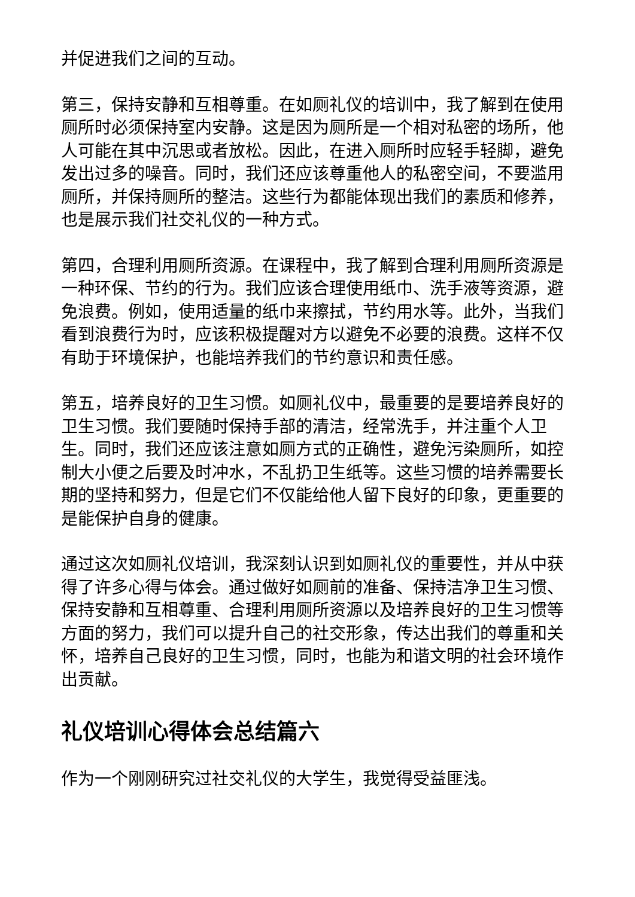并促进我们之间的互动。
第三，保持安静和互相尊重。在如厕礼仪的培训中，我了解到在使用厕所时必须保持室内安静。这是因为厕所是一个相对私密的场所，他人可能在其中沉思或者放松。因此，在进入厕所时应轻手轻脚，避免发出过多的噪音。同时，我们还应该尊重他人的私密空间，不要滥用厕所，并保持厕所的整洁。这些行为都能体现出我们的素质和修养，也是展示我们社交礼仪的一种方式。
第四，合理利用厕所资源。在课程中，我了解到合理利用厕所资源是一种环保、节约的行为。我们应该合理使用纸巾、洗手液等资源，避免浪费。例如，使用适量的纸巾来擦拭，节约用水等。此外，当我们看到浪费行为时，应该积极提醒对方以避免不必要的浪费。这样不仅有助于环境保护，也能培养我们的节约意识和责任感。
第五，培养良好的卫生习惯。如厕礼仪中，最重要的是要培养良好的卫生习惯。我们要随时保持手部的清洁，经常洗手，并注重个人卫生。同时，我们还应该注意如厕方式的正确性，避免污染厕所，如控制大小便之后要及时冲水，不乱扔卫生纸等。这些习惯的培养需要长期的坚持和努力，但是它们不仅能给他人留下良好的印象，更重要的是能保护自身的健康。
通过这次如厕礼仪培训，我深刻认识到如厕礼仪的重要性，并从中获得了许多心得与体会。通过做好如厕前的准备、保持洁净卫生习惯、保持安静和互相尊重、合理利用厕所资源以及培养良好的卫生习惯等方面的努力，我们可以提升自己的社交形象，传达出我们的尊重和关怀，培养自己良好的卫生习惯，同时，也能为和谐文明的社会环境作出贡献。
礼仪培训心得体会总结篇六
作为一个刚刚研究过社交礼仪的大学生，我觉得受益匪浅。